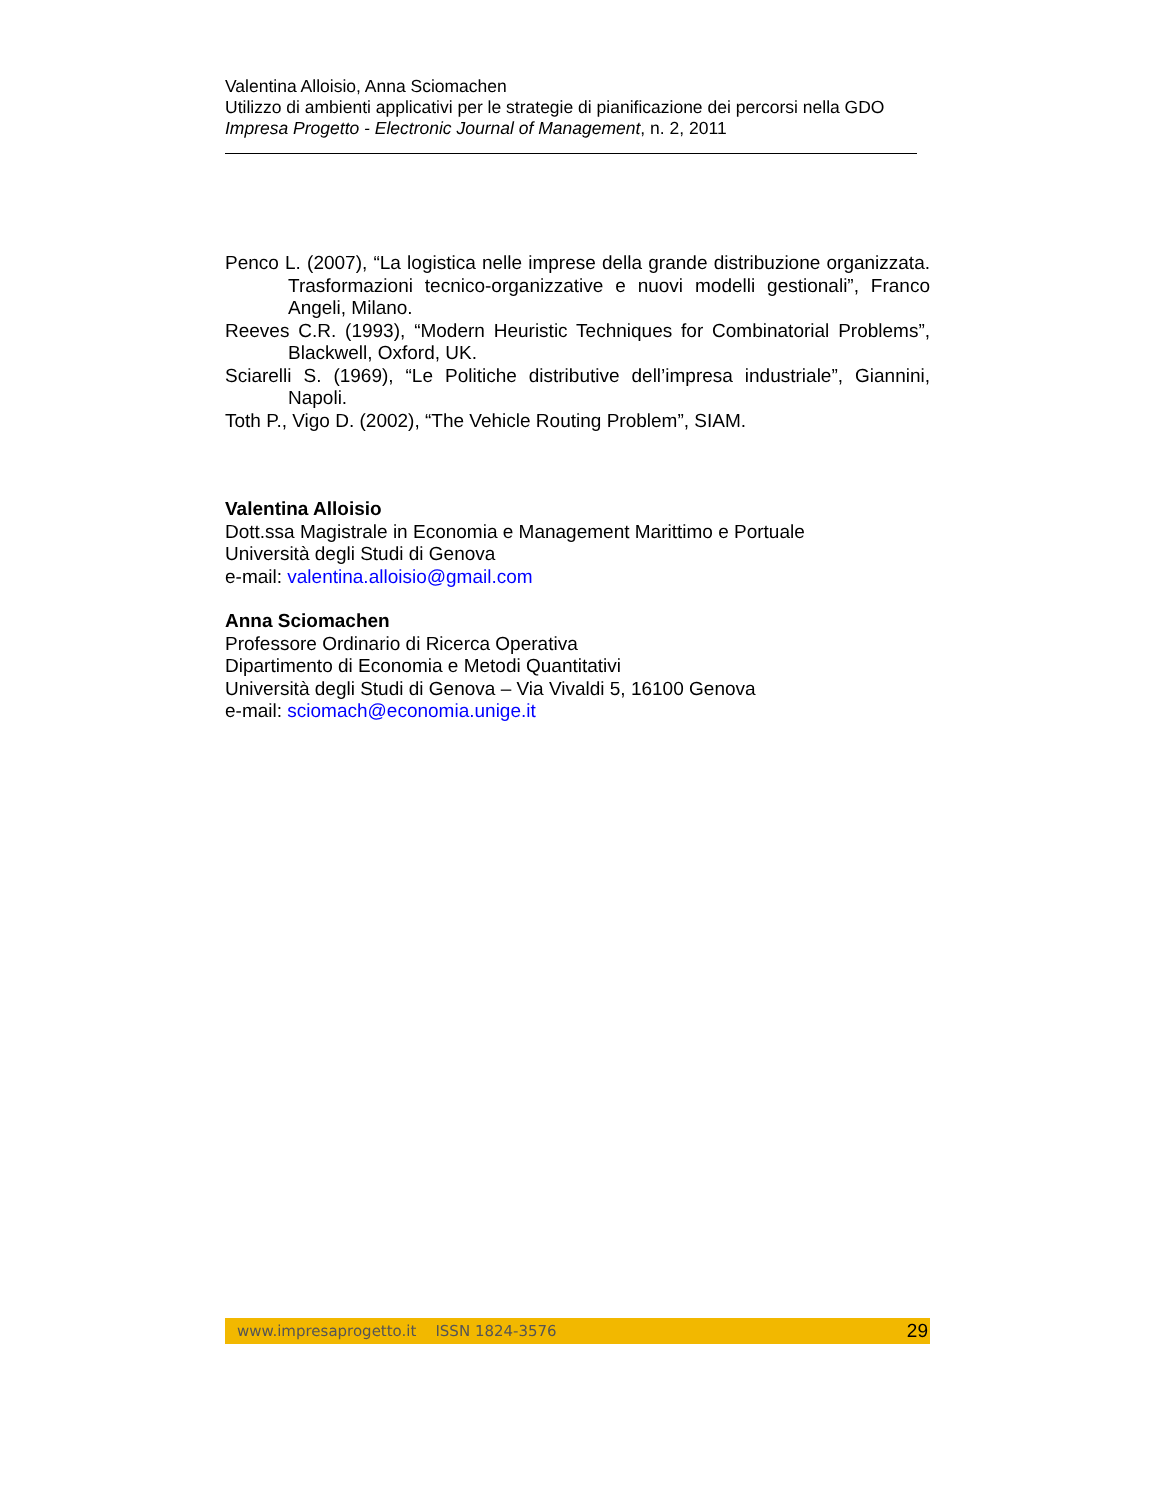Valentina Alloisio, Anna Sciomachen
Utilizzo di ambienti applicativi per le strategie di pianificazione dei percorsi nella GDO
Impresa Progetto - Electronic Journal of Management, n. 2, 2011
Penco L. (2007), “La logistica nelle imprese della grande distribuzione organizzata. Trasformazioni tecnico-organizzative e nuovi modelli gestionali”, Franco Angeli, Milano.
Reeves C.R. (1993), “Modern Heuristic Techniques for Combinatorial Problems”, Blackwell, Oxford, UK.
Sciarelli S. (1969), “Le Politiche distributive dell’impresa industriale”, Giannini, Napoli.
Toth P., Vigo D. (2002), “The Vehicle Routing Problem”, SIAM.
Valentina Alloisio
Dott.ssa Magistrale in Economia e Management Marittimo e Portuale
Università degli Studi di Genova
e-mail: valentina.alloisio@gmail.com
Anna Sciomachen
Professore Ordinario di Ricerca Operativa
Dipartimento di Economia e Metodi Quantitativi
Università degli Studi di Genova – Via Vivaldi 5, 16100 Genova
e-mail: sciomach@economia.unige.it
www.impresaprogetto.it ISSN 1824-3576 29